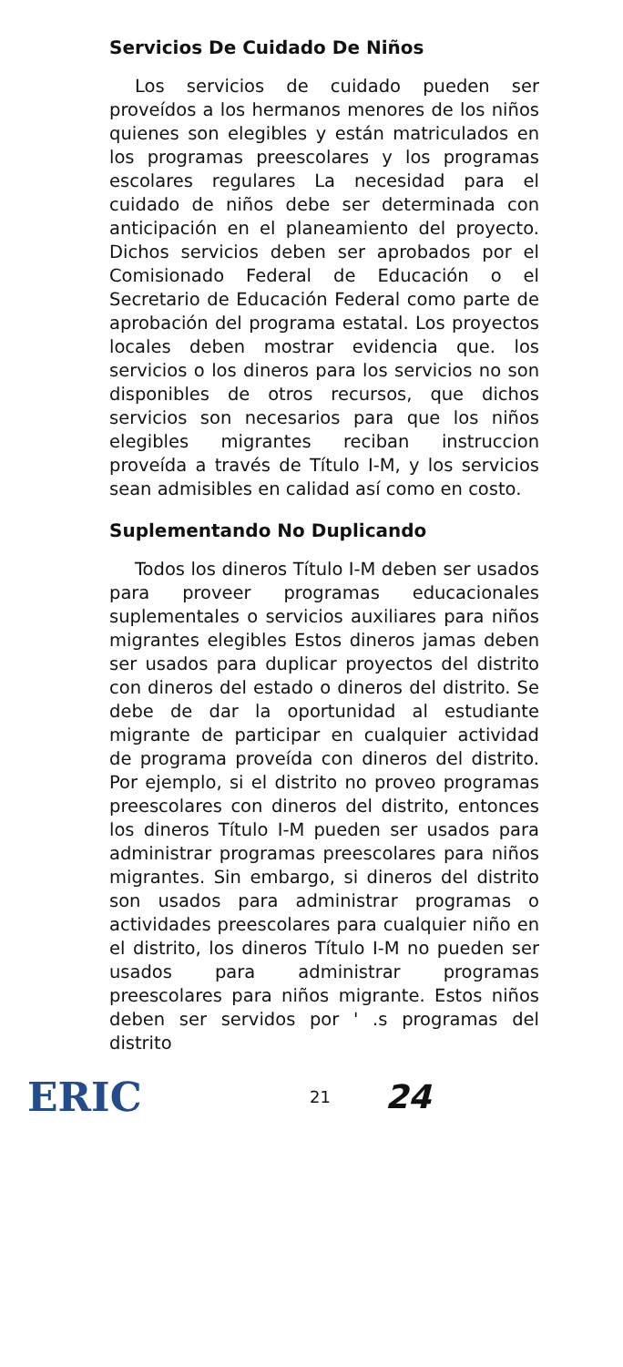Servicios De Cuidado De Niños
Los servicios de cuidado pueden ser proveídos a los hermanos menores de los niños quienes son elegibles y están matriculados en los programas preescolares y los programas escolares regulares La necesidad para el cuidado de niños debe ser determinada con anticipación en el planeamiento del proyecto. Dichos servicios deben ser aprobados por el Comisionado Federal de Educación o el Secretario de Educación Federal como parte de aprobación del programa estatal. Los proyectos locales deben mostrar evidencia que. los servicios o los dineros para los servicios no son disponibles de otros recursos, que dichos servicios son necesarios para que los niños elegibles migrantes reciban instruccion proveída a través de Título I-M, y los servicios sean admisibles en calidad así como en costo.
Suplementando No Duplicando
Todos los dineros Título I-M deben ser usados para proveer programas educacionales suplementales o servicios auxiliares para niños migrantes elegibles Estos dineros jamas deben ser usados para duplicar proyectos del distrito con dineros del estado o dineros del distrito. Se debe de dar la oportunidad al estudiante migrante de participar en cualquier actividad de programa proveída con dineros del distrito. Por ejemplo, si el distrito no proveo programas preescolares con dineros del distrito, entonces los dineros Título I-M pueden ser usados para administrar programas preescolares para niños migrantes. Sin embargo, si dineros del distrito son usados para administrar programas o actividades preescolares para cualquier niño en el distrito, los dineros Título I-M no pueden ser usados para administrar programas preescolares para niños migrante. Estos niños deben ser servidos por ' .s programas del distrito
ERIC
21
24